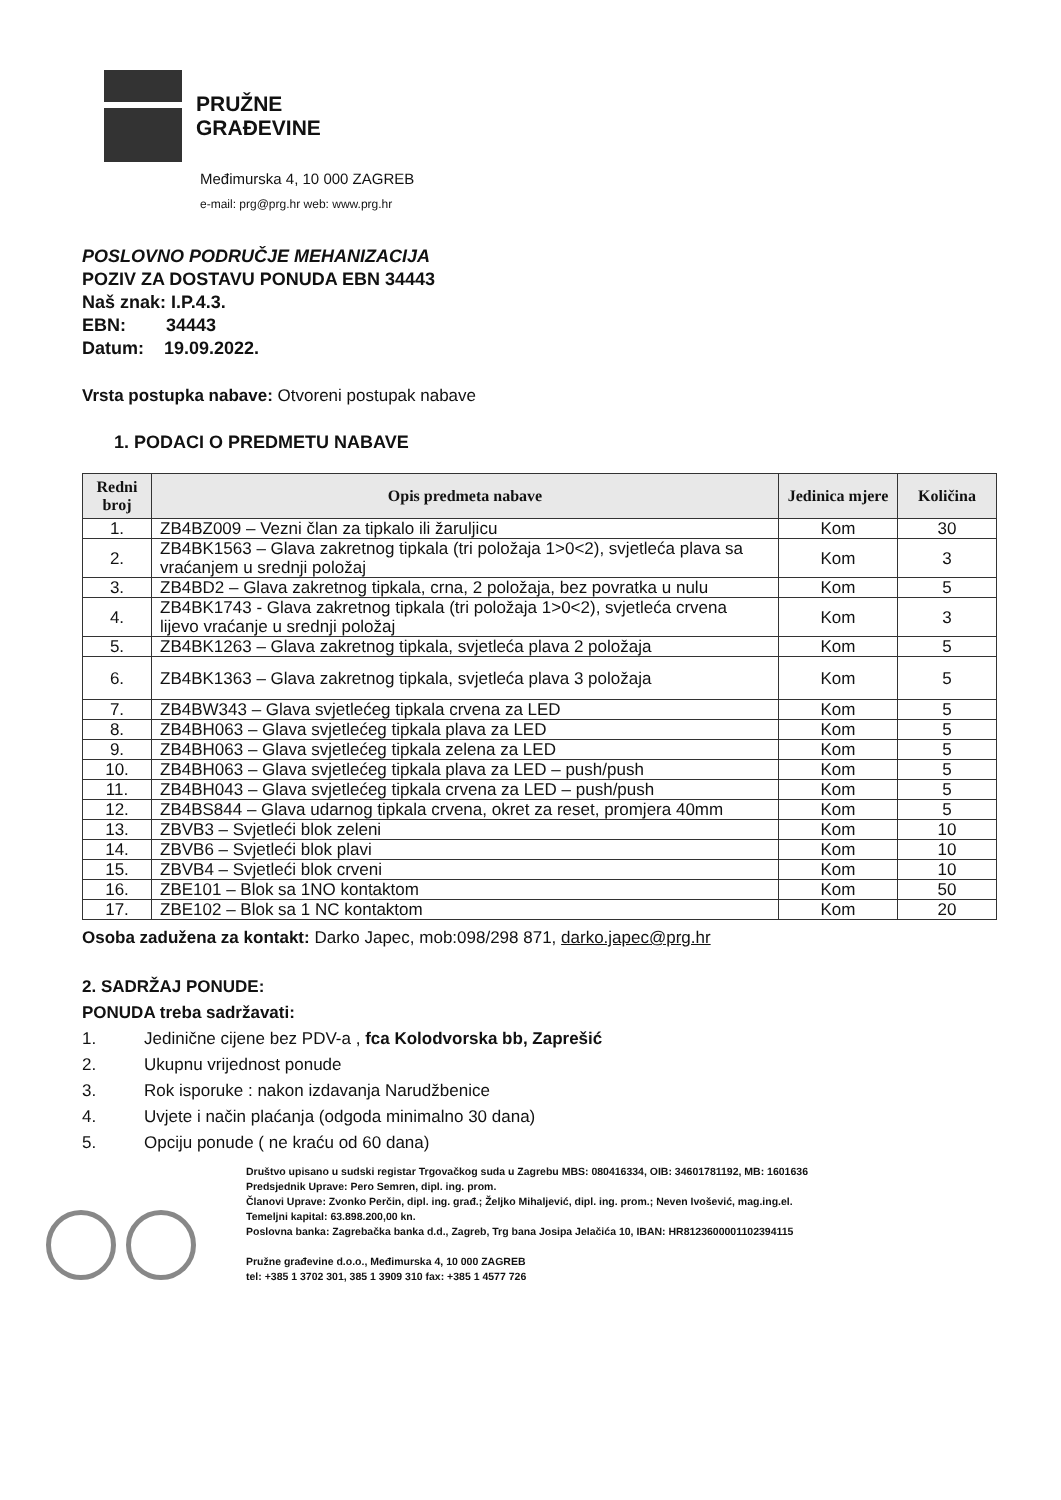PRUŽNE
GRAĐEVINE
Međimurska 4, 10 000 ZAGREB
e-mail: prg@prg.hr web: www.prg.hr
POSLOVNO PODRUČJE MEHANIZACIJA
POZIV ZA DOSTAVU PONUDA EBN 34443
Naš znak: I.P.4.3.
EBN: 34443
Datum: 19.09.2022.
Vrsta postupka nabave: Otvoreni postupak nabave
1. PODACI O PREDMETU NABAVE
| Redni broj | Opis predmeta nabave | Jedinica mjere | Količina |
| --- | --- | --- | --- |
| 1. | ZB4BZ009 – Vezni član za tipkalo ili žaruljicu | Kom | 30 |
| 2. | ZB4BK1563 – Glava zakretnog tipkala (tri položaja 1>0<2), svjetleća plava sa vraćanjem u srednji položaj | Kom | 3 |
| 3. | ZB4BD2 – Glava zakretnog tipkala, crna, 2 položaja, bez povratka u nulu | Kom | 5 |
| 4. | ZB4BK1743 - Glava zakretnog tipkala (tri položaja 1>0<2), svjetleća crvena lijevo vraćanje u srednji položaj | Kom | 3 |
| 5. | ZB4BK1263 – Glava zakretnog tipkala, svjetleća plava 2 položaja | Kom | 5 |
| 6. | ZB4BK1363 – Glava zakretnog tipkala, svjetleća plava 3 položaja | Kom | 5 |
| 7. | ZB4BW343 – Glava svjetlećeg tipkala crvena za LED | Kom | 5 |
| 8. | ZB4BH063 – Glava svjetlećeg tipkala plava za LED | Kom | 5 |
| 9. | ZB4BH063 – Glava svjetlećeg tipkala zelena za LED | Kom | 5 |
| 10. | ZB4BH063 – Glava svjetlećeg tipkala plava za LED – push/push | Kom | 5 |
| 11. | ZB4BH043 – Glava svjetlećeg tipkala crvena za LED – push/push | Kom | 5 |
| 12. | ZB4BS844 – Glava udarnog tipkala crvena, okret za reset, promjera 40mm | Kom | 5 |
| 13. | ZBVB3 – Svjetleći blok zeleni | Kom | 10 |
| 14. | ZBVB6 – Svjetleći blok plavi | Kom | 10 |
| 15. | ZBVB4 – Svjetleći blok crveni | Kom | 10 |
| 16. | ZBE101 – Blok sa 1NO kontaktom | Kom | 50 |
| 17. | ZBE102 – Blok sa 1 NC kontaktom | Kom | 20 |
Osoba zadužena za kontakt: Darko Japec, mob:098/298 871, darko.japec@prg.hr
2. SADRŽAJ PONUDE:
PONUDA treba sadržavati:
1. Jedinične cijene bez PDV-a , fca Kolodvorska bb, Zaprešić
2. Ukupnu vrijednost ponude
3. Rok isporuke : nakon izdavanja Narudžbenice
4. Uvjete i način plaćanja (odgoda minimalno 30 dana)
5. Opciju ponude ( ne kraću od 60 dana)
Društvo upisano u sudski registar Trgovačkog suda u Zagrebu MBS: 080416334, OIB: 34601781192, MB: 1601636
Predsjednik Uprave: Pero Semren, dipl. ing. prom.
Članovi Uprave: Zvonko Perčin, dipl. ing. građ.; Željko Mihaljević, dipl. ing. prom.; Neven Ivošević, mag.ing.el.
Temeljni kapital: 63.898.200,00 kn.
Poslovna banka: Zagrebačka banka d.d., Zagreb, Trg bana Josipa Jelačića 10, IBAN: HR8123600001102394115
Pružne građevine d.o.o., Međimurska 4, 10 000 ZAGREB
tel: +385 1 3702 301, 385 1 3909 310 fax: +385 1 4577 726